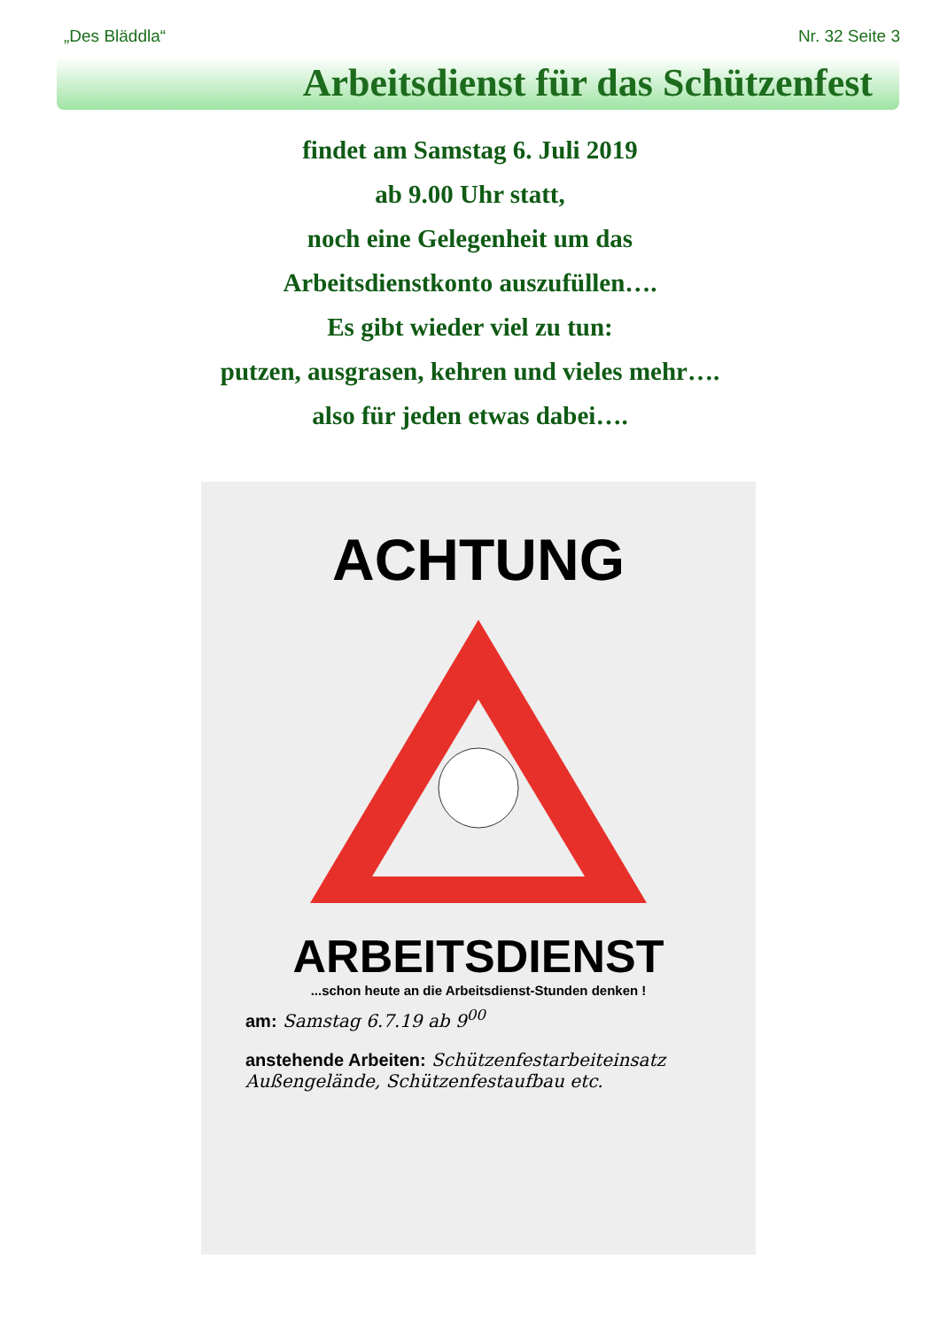„Des Bläddla“Nr. 32 Seite 3
Arbeitsdienst für das Schützenfest
findet am Samstag 6. Juli 2019
ab 9.00 Uhr statt,
noch eine Gelegenheit um das
Arbeitsdienstkonto auszufüllen….
Es gibt wieder viel zu tun:
putzen, ausgrasen, kehren und vieles mehr….
also für jeden etwas dabei….
ACHTUNG
ARBEITSDIENST
...schon heute an die Arbeitsdienst-Stunden denken !
am: Samstag 6.7.19 ab 9<sup>00</sup>
anstehende Arbeiten: Schützenfestarbeiteinsatz
Außengelände, Schützenfestaufbau etc.